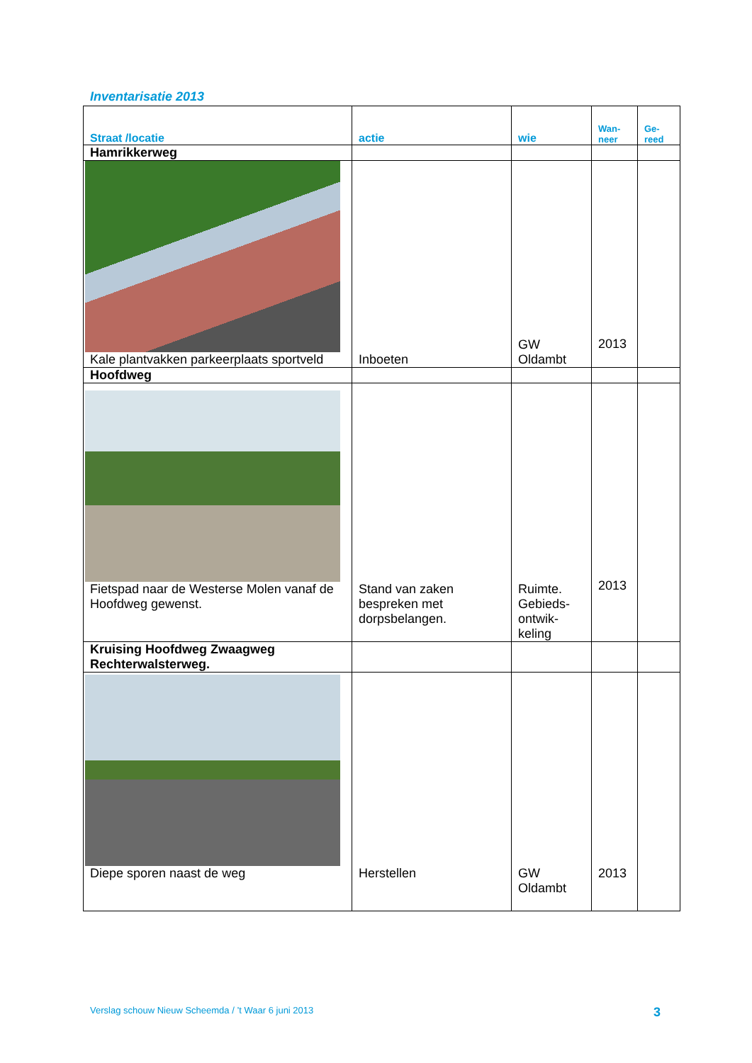Inventarisatie 2013
| Straat /locatie | actie | wie | Wan- neer | Ge- reed |
| --- | --- | --- | --- | --- |
| Hamrikkerweg | | | | |
| Kale plantvakken parkeerplaats sportveld | Inboeten | GW Oldambt | 2013 | |
| Hoofdweg | | | | |
| Fietspad naar de Westerse Molen vanaf de Hoofdweg gewenst. | Stand van zaken bespreken met dorpsbelangen. | Ruimte. Gebieds-ontwik-keling | 2013 | |
| Kruising Hoofdweg Zwaagweg Rechterwalsterweg. | | | | |
| Diepe sporen naast de weg | Herstellen | GW Oldambt | 2013 | |
Verslag schouw Nieuw Scheemda / ’t Waar 6 juni 2013
3